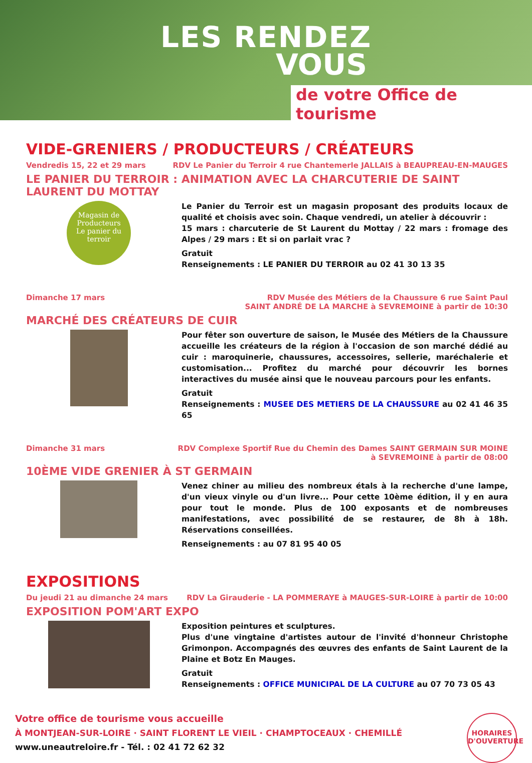LES RENDEZ
VOUS
de votre Office de tourisme
VIDE-GRENIERS / PRODUCTEURS / CRÉATEURS
Vendredis 15, 22 et 29 mars RDV Le Panier du Terroir 4 rue Chantemerle JALLAIS à BEAUPREAU-EN-MAUGES
LE PANIER DU TERROIR : ANIMATION AVEC LA CHARCUTERIE DE SAINT LAURENT DU MOTTAY
Magasin de Producteurs
Le panier du terroir
Le Panier du Terroir est un magasin proposant des produits locaux de qualité et choisis avec soin. Chaque vendredi, un atelier à découvrir :
15 mars : charcuterie de St Laurent du Mottay / 22 mars : fromage des Alpes / 29 mars : Et si on parlait vrac ?
Gratuit
Renseignements : LE PANIER DU TERROIR au 02 41 30 13 35
Dimanche 17 mars RDV Musée des Métiers de la Chaussure 6 rue Saint Paul
SAINT ANDRÉ DE LA MARCHE à SEVREMOINE à partir de 10:30
MARCHÉ DES CRÉATEURS DE CUIR
Pour fêter son ouverture de saison, le Musée des Métiers de la Chaussure accueille les créateurs de la région à l'occasion de son marché dédié au cuir : maroquinerie, chaussures, accessoires, sellerie, maréchalerie et customisation... Profitez du marché pour découvrir les bornes interactives du musée ainsi que le nouveau parcours pour les enfants.
Gratuit
Renseignements : MUSEE DES METIERS DE LA CHAUSSURE au 02 41 46 35 65
Dimanche 31 mars RDV Complexe Sportif Rue du Chemin des Dames SAINT GERMAIN SUR MOINE
à SEVREMOINE à partir de 08:00
10ÈME VIDE GRENIER À ST GERMAIN
Venez chiner au milieu des nombreux étals à la recherche d'une lampe, d'un vieux vinyle ou d'un livre... Pour cette 10ème édition, il y en aura pour tout le monde. Plus de 100 exposants et de nombreuses manifestations, avec possibilité de se restaurer, de 8h à 18h. Réservations conseillées.
Renseignements : au 07 81 95 40 05
EXPOSITIONS
Du jeudi 21 au dimanche 24 mars
RDV La Girauderie - LA POMMERAYE à MAUGES-SUR-LOIRE à partir de 10:00
EXPOSITION POM'ART EXPO
Exposition peintures et sculptures.
Plus d'une vingtaine d'artistes autour de l'invité d'honneur Christophe Grimonpon. Accompagnés des œuvres des enfants de Saint Laurent de la Plaine et Botz En Mauges.
Gratuit
Renseignements : OFFICE MUNICIPAL DE LA CULTURE au 07 70 73 05 43
Votre office de tourisme vous accueille
À MONTJEAN-SUR-LOIRE · SAINT FLORENT LE VIEIL · CHAMPTOCEAUX · CHEMILLÉ
www.uneautreloire.fr - Tél. : 02 41 72 62 32
HORAIRES D'OUVERTURE